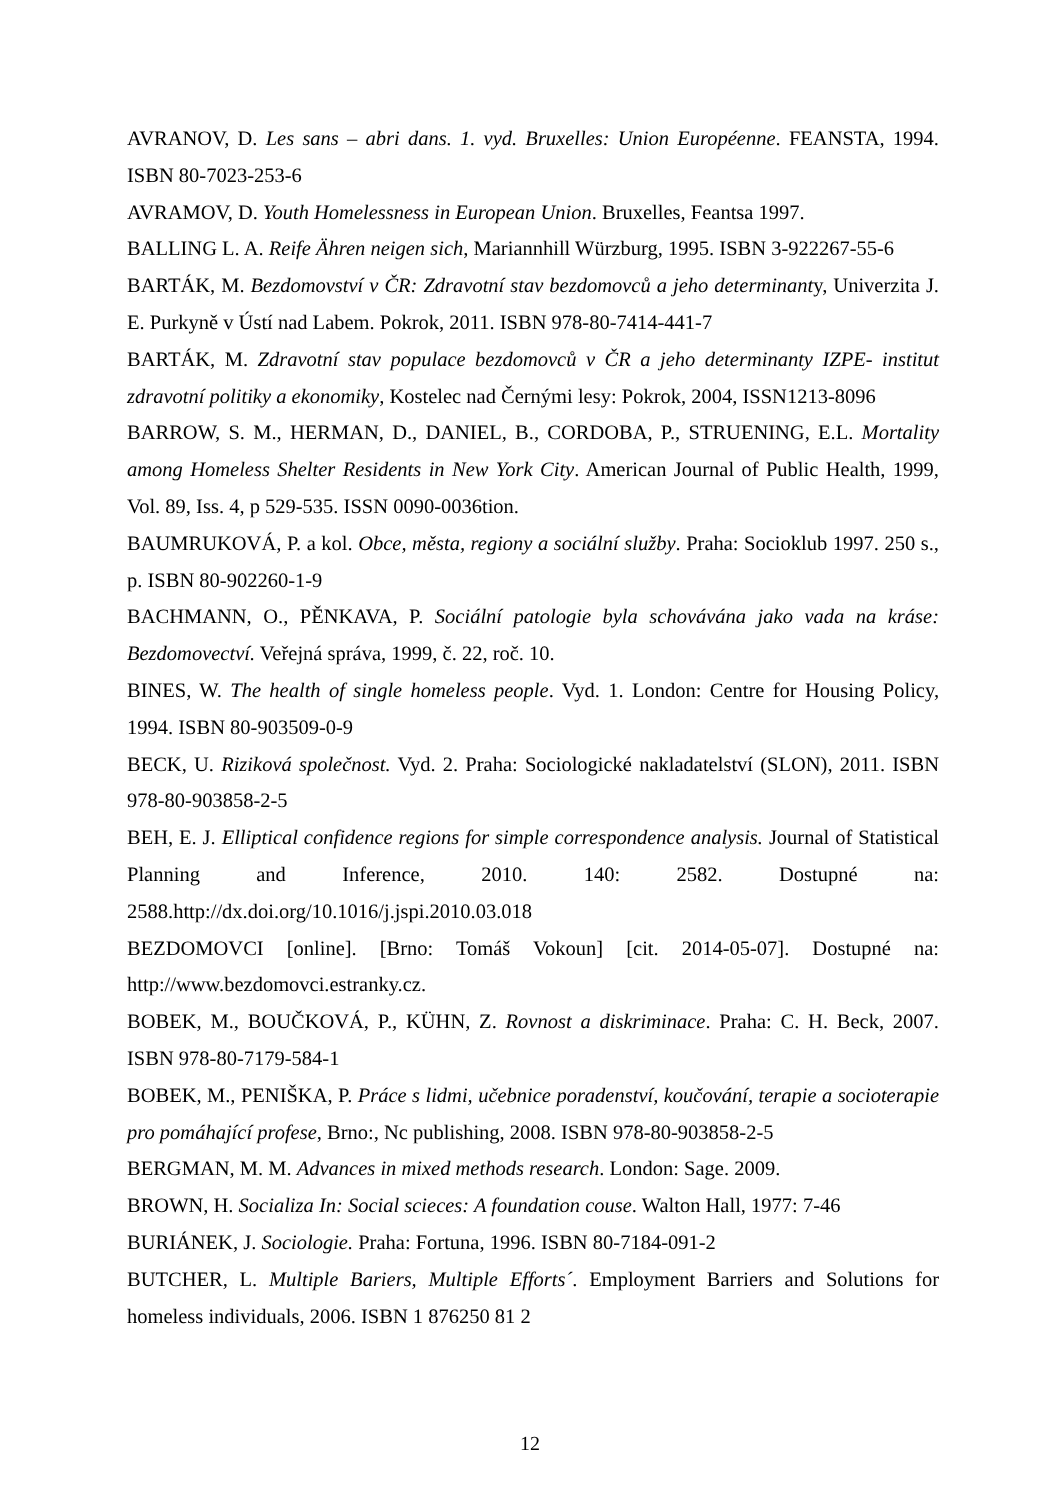AVRANOV, D. Les sans – abri dans. 1. vyd. Bruxelles: Union Européenne. FEANSTA, 1994. ISBN 80-7023-253-6
AVRAMOV, D. Youth Homelessness in European Union. Bruxelles, Feantsa 1997.
BALLING L. A. Reife Ähren neigen sich, Mariannhill Würzburg, 1995. ISBN 3-922267-55-6
BARTÁK, M. Bezdomovství v ČR: Zdravotní stav bezdomovců a jeho determinanty, Univerzita J. E. Purkyně v Ústí nad Labem. Pokrok, 2011. ISBN 978-80-7414-441-7
BARTÁK, M. Zdravotní stav populace bezdomovců v ČR a jeho determinanty IZPE- institut zdravotní politiky a ekonomiky, Kostelec nad Černými lesy: Pokrok, 2004, ISSN1213-8096
BARROW, S. M., HERMAN, D., DANIEL, B., CORDOBA, P., STRUENING, E.L. Mortality among Homeless Shelter Residents in New York City. American Journal of Public Health, 1999, Vol. 89, Iss. 4, p 529-535. ISSN 0090-0036tion.
BAUMRUKOVÁ, P. a kol. Obce, města, regiony a sociální služby. Praha: Socioklub 1997. 250 s., p. ISBN 80-902260-1-9
BACHMANN, O., PĚNKAVA, P. Sociální patologie byla schovávána jako vada na kráse: Bezdomovectví. Veřejná správa, 1999, č. 22, roč. 10.
BINES, W. The health of single homeless people. Vyd. 1. London: Centre for Housing Policy, 1994. ISBN 80-903509-0-9
BECK, U. Riziková společnost. Vyd. 2. Praha: Sociologické nakladatelství (SLON), 2011. ISBN 978-80-903858-2-5
BEH, E. J. Elliptical confidence regions for simple correspondence analysis. Journal of Statistical Planning and Inference, 2010. 140: 2582. Dostupné na: 2588.http://dx.doi.org/10.1016/j.jspi.2010.03.018
BEZDOMOVCI [online]. [Brno: Tomáš Vokoun] [cit. 2014-05-07]. Dostupné na: http://www.bezdomovci.estranky.cz.
BOBEK, M., BOUČKOVÁ, P., KÜHN, Z. Rovnost a diskriminace. Praha: C. H. Beck, 2007. ISBN 978-80-7179-584-1
BOBEK, M., PENIŠKA, P. Práce s lidmi, učebnice poradenství, koučování, terapie a socioterapie pro pomáhající profese, Brno:, Nc publishing, 2008. ISBN 978-80-903858-2-5
BERGMAN, M. M. Advances in mixed methods research. London: Sage. 2009.
BROWN, H. Socializa In: Social scieces: A foundation couse. Walton Hall, 1977: 7-46
BURIÁNEK, J. Sociologie. Praha: Fortuna, 1996. ISBN 80-7184-091-2
BUTCHER, L. Multiple Bariers, Multiple Efforts´. Employment Barriers and Solutions for homeless individuals, 2006. ISBN 1 876250 81 2
12